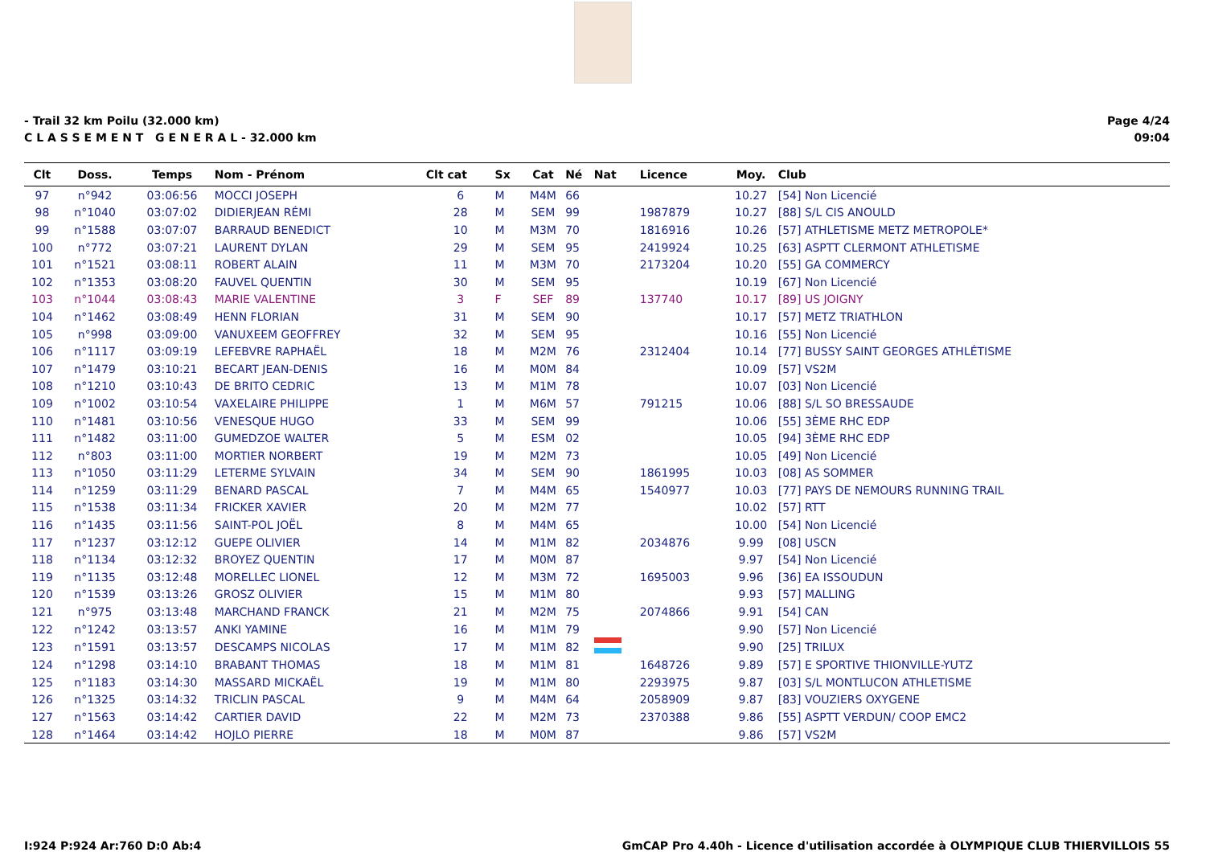- Trail 32 km Poilu (32.000 km)
C L A S S E M E N T G E N E R A L - 32.000 km
Page 4/24
09:04
| Clt | Doss. | Temps | Nom - Prénom | Clt cat | Sx | Cat | Né | Nat | Licence | Moy. | Club |
| --- | --- | --- | --- | --- | --- | --- | --- | --- | --- | --- | --- |
| 97 | n°942 | 03:06:56 | MOCCI JOSEPH | 6 | M | M4M | 66 | | | 10.27 | [54] Non Licencié |
| 98 | n°1040 | 03:07:02 | DIDIERJEAN RÉMI | 28 | M | SEM | 99 | | 1987879 | 10.27 | [88] S/L CIS ANOULD |
| 99 | n°1588 | 03:07:07 | BARRAUD BENEDICT | 10 | M | M3M | 70 | | 1816916 | 10.26 | [57] ATHLETISME METZ METROPOLE* |
| 100 | n°772 | 03:07:21 | LAURENT DYLAN | 29 | M | SEM | 95 | | 2419924 | 10.25 | [63] ASPTT CLERMONT ATHLETISME |
| 101 | n°1521 | 03:08:11 | ROBERT ALAIN | 11 | M | M3M | 70 | | 2173204 | 10.20 | [55] GA COMMERCY |
| 102 | n°1353 | 03:08:20 | FAUVEL QUENTIN | 30 | M | SEM | 95 | | | 10.19 | [67] Non Licencié |
| 103 | n°1044 | 03:08:43 | MARIE VALENTINE | 3 | F | SEF | 89 | | 137740 | 10.17 | [89] US JOIGNY |
| 104 | n°1462 | 03:08:49 | HENN FLORIAN | 31 | M | SEM | 90 | | | 10.17 | [57] METZ TRIATHLON |
| 105 | n°998 | 03:09:00 | VANUXEEM GEOFFREY | 32 | M | SEM | 95 | | | 10.16 | [55] Non Licencié |
| 106 | n°1117 | 03:09:19 | LEFEBVRE RAPHAËL | 18 | M | M2M | 76 | | 2312404 | 10.14 | [77] BUSSY SAINT GEORGES ATHLÉTISME |
| 107 | n°1479 | 03:10:21 | BECART JEAN-DENIS | 16 | M | M0M | 84 | | | 10.09 | [57] VS2M |
| 108 | n°1210 | 03:10:43 | DE BRITO CEDRIC | 13 | M | M1M | 78 | | | 10.07 | [03] Non Licencié |
| 109 | n°1002 | 03:10:54 | VAXELAIRE PHILIPPE | 1 | M | M6M | 57 | | 791215 | 10.06 | [88] S/L SO BRESSAUDE |
| 110 | n°1481 | 03:10:56 | VENESQUE HUGO | 33 | M | SEM | 99 | | | 10.06 | [55] 3ÈME RHC EDP |
| 111 | n°1482 | 03:11:00 | GUMEDZOE WALTER | 5 | M | ESM | 02 | | | 10.05 | [94] 3ÈME RHC EDP |
| 112 | n°803 | 03:11:00 | MORTIER NORBERT | 19 | M | M2M | 73 | | | 10.05 | [49] Non Licencié |
| 113 | n°1050 | 03:11:29 | LETERME SYLVAIN | 34 | M | SEM | 90 | | 1861995 | 10.03 | [08] AS SOMMER |
| 114 | n°1259 | 03:11:29 | BENARD PASCAL | 7 | M | M4M | 65 | | 1540977 | 10.03 | [77] PAYS DE NEMOURS RUNNING TRAIL |
| 115 | n°1538 | 03:11:34 | FRICKER XAVIER | 20 | M | M2M | 77 | | | 10.02 | [57] RTT |
| 116 | n°1435 | 03:11:56 | SAINT-POL JOËL | 8 | M | M4M | 65 | | | 10.00 | [54] Non Licencié |
| 117 | n°1237 | 03:12:12 | GUEPE OLIVIER | 14 | M | M1M | 82 | | 2034876 | 9.99 | [08] USCN |
| 118 | n°1134 | 03:12:32 | BROYEZ QUENTIN | 17 | M | M0M | 87 | | | 9.97 | [54] Non Licencié |
| 119 | n°1135 | 03:12:48 | MORELLEC LIONEL | 12 | M | M3M | 72 | | 1695003 | 9.96 | [36] EA ISSOUDUN |
| 120 | n°1539 | 03:13:26 | GROSZ OLIVIER | 15 | M | M1M | 80 | | | 9.93 | [57] MALLING |
| 121 | n°975 | 03:13:48 | MARCHAND FRANCK | 21 | M | M2M | 75 | | 2074866 | 9.91 | [54] CAN |
| 122 | n°1242 | 03:13:57 | ANKI YAMINE | 16 | M | M1M | 79 | | | 9.90 | [57] Non Licencié |
| 123 | n°1591 | 03:13:57 | DESCAMPS NICOLAS | 17 | M | M1M | 82 | | | 9.90 | [25] TRILUX |
| 124 | n°1298 | 03:14:10 | BRABANT THOMAS | 18 | M | M1M | 81 | | 1648726 | 9.89 | [57] E SPORTIVE THIONVILLE-YUTZ |
| 125 | n°1183 | 03:14:30 | MASSARD MICKAËL | 19 | M | M1M | 80 | | 2293975 | 9.87 | [03] S/L MONTLUCON ATHLETISME |
| 126 | n°1325 | 03:14:32 | TRICLIN PASCAL | 9 | M | M4M | 64 | | 2058909 | 9.87 | [83] VOUZIERS OXYGENE |
| 127 | n°1563 | 03:14:42 | CARTIER DAVID | 22 | M | M2M | 73 | | 2370388 | 9.86 | [55] ASPTT VERDUN/ COOP EMC2 |
| 128 | n°1464 | 03:14:42 | HOJLO PIERRE | 18 | M | M0M | 87 | | | 9.86 | [57] VS2M |
I:924 P:924 Ar:760 D:0 Ab:4 GmCAP Pro 4.40h - Licence d'utilisation accordée à OLYMPIQUE CLUB THIERVILLOIS 55